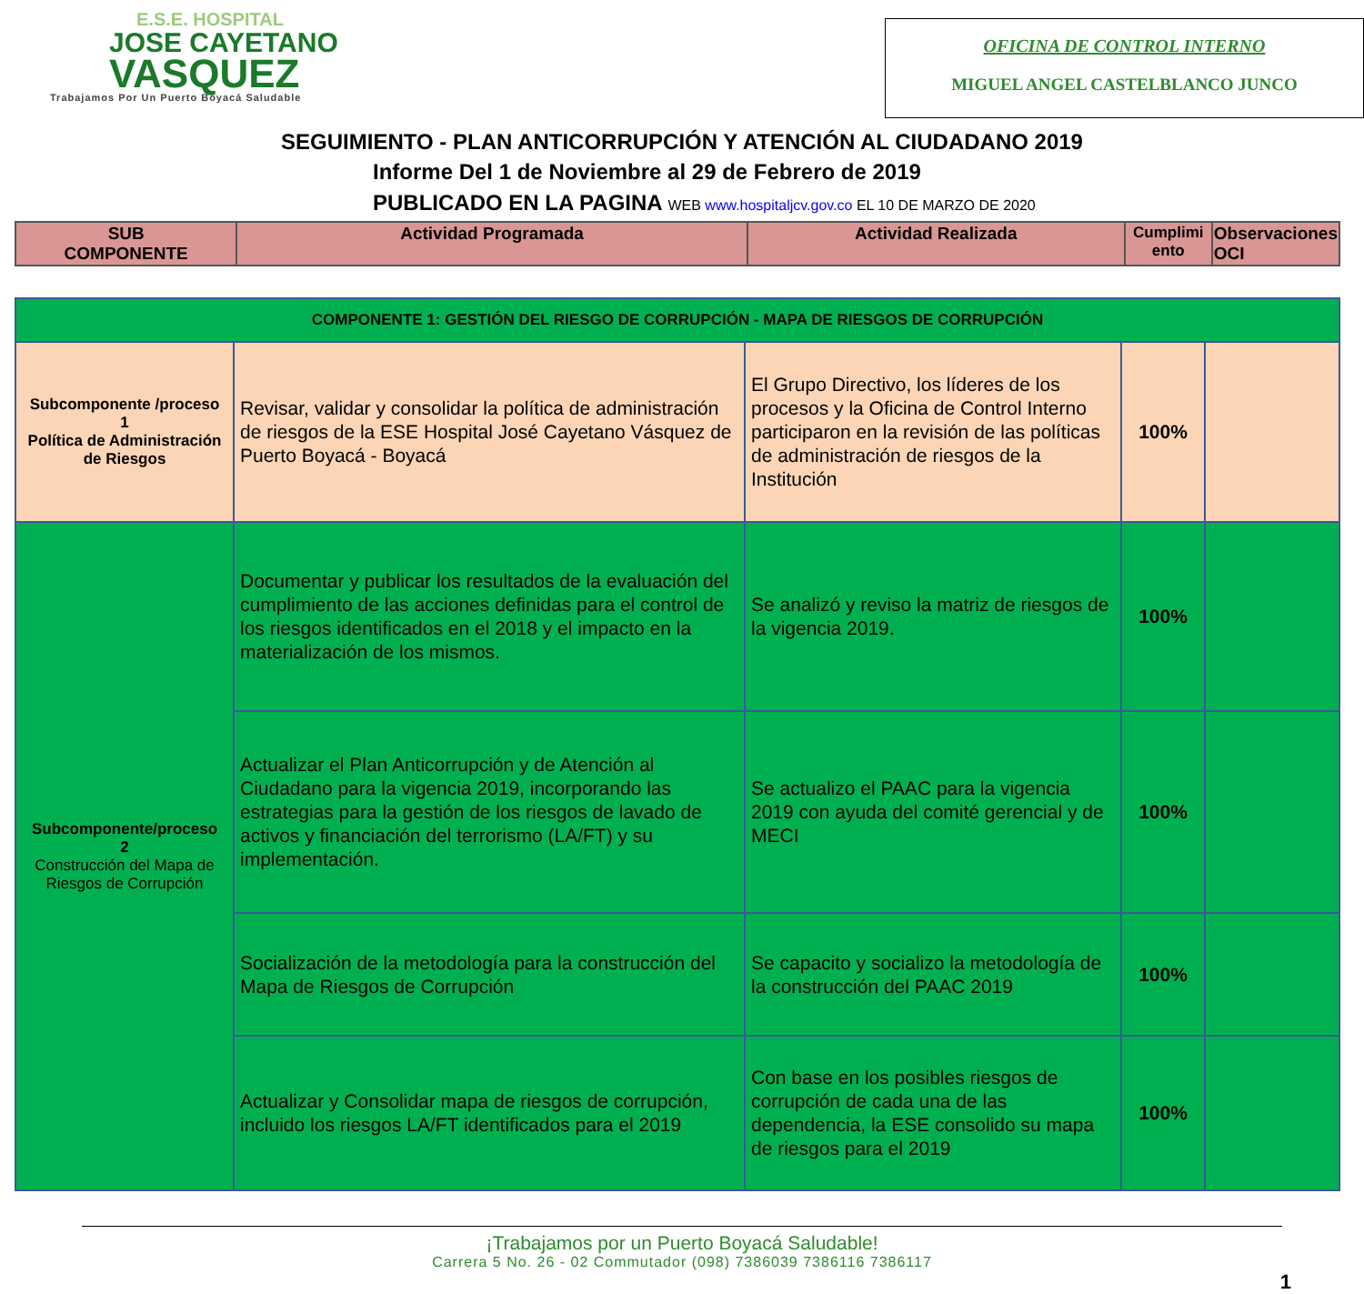E.S.E. HOSPITAL
JOSE CAYETANO
VASQUEZ
Trabajamos Por Un Puerto Boyacá Saludable
OFICINA DE CONTROL INTERNO
MIGUEL ANGEL CASTELBLANCO JUNCO
SEGUIMIENTO - PLAN ANTICORRUPCIÓN Y ATENCIÓN AL CIUDADANO 2019
Informe Del 1 de Noviembre al 29 de Febrero de 2019
PUBLICADO EN LA PAGINA WEB www.hospitaljcv.gov.co EL 10 DE MARZO DE 2020
| SUB COMPONENTE | Actividad Programada | Actividad Realizada | Cumplimi ento | Observaciones OCI |
| --- | --- | --- | --- | --- |
| COMPONENTE 1: GESTIÓN DEL RIESGO DE CORRUPCIÓN - MAPA DE RIESGOS DE CORRUPCIÓN | | | | |
| Subcomponente /proceso 1 Política de Administración de Riesgos | Revisar, validar y consolidar la política de administración de riesgos de la ESE Hospital José Cayetano Vásquez de Puerto Boyacá - Boyacá | El Grupo Directivo, los líderes de los procesos y la Oficina de Control Interno participaron en la revisión de las políticas de administración de riesgos de la Institución | 100% | |
| Subcomponente/proceso 2 Construcción del Mapa de Riesgos de Corrupción | Documentar y publicar los resultados de la evaluación del cumplimiento de las acciones definidas para el control de los riesgos identificados en el 2018 y el impacto en la materialización de los mismos. | Se analizó y reviso la matriz de riesgos de la vigencia 2019. | 100% | |
| | Actualizar el Plan Anticorrupción y de Atención al Ciudadano para la vigencia 2019, incorporando las estrategias para la gestión de los riesgos de lavado de activos y financiación del terrorismo (LA/FT) y su implementación. | Se actualizo el PAAC para la vigencia 2019 con ayuda del comité gerencial y de MECI | 100% | |
| | Socialización de la metodología para la construcción del Mapa de Riesgos de Corrupción | Se capacito y socializo la metodología de la construcción del PAAC 2019 | 100% | |
| | Actualizar y Consolidar mapa de riesgos de corrupción, incluido los riesgos LA/FT identificados para el 2019 | Con base en los posibles riesgos de corrupción de cada una de las dependencia, la ESE consolido su mapa de riesgos para el 2019 | 100% | |
¡Trabajamos por un Puerto Boyacá Saludable!
Carrera 5 No. 26 - 02 Commutador (098) 7386039 7386116 7386117
1